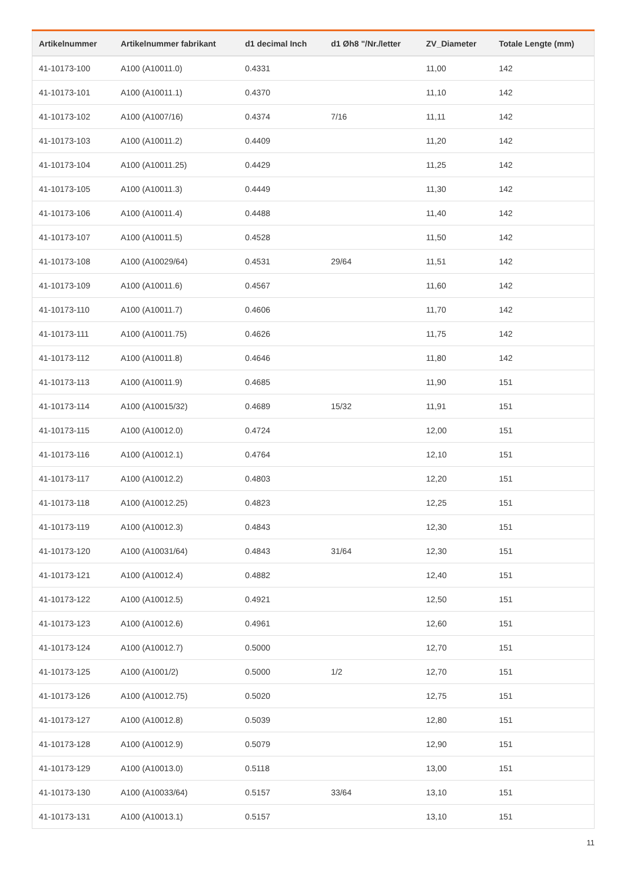| Artikelnummer | Artikelnummer fabrikant | d1 decimal Inch | d1 Øh8 "/Nr./letter | ZV_Diameter | Totale Lengte (mm) |
| --- | --- | --- | --- | --- | --- |
| 41-10173-100 | A100 (A10011.0) | 0.4331 | | 11,00 | 142 |
| 41-10173-101 | A100 (A10011.1) | 0.4370 | | 11,10 | 142 |
| 41-10173-102 | A100 (A1007/16) | 0.4374 | 7/16 | 11,11 | 142 |
| 41-10173-103 | A100 (A10011.2) | 0.4409 | | 11,20 | 142 |
| 41-10173-104 | A100 (A10011.25) | 0.4429 | | 11,25 | 142 |
| 41-10173-105 | A100 (A10011.3) | 0.4449 | | 11,30 | 142 |
| 41-10173-106 | A100 (A10011.4) | 0.4488 | | 11,40 | 142 |
| 41-10173-107 | A100 (A10011.5) | 0.4528 | | 11,50 | 142 |
| 41-10173-108 | A100 (A10029/64) | 0.4531 | 29/64 | 11,51 | 142 |
| 41-10173-109 | A100 (A10011.6) | 0.4567 | | 11,60 | 142 |
| 41-10173-110 | A100 (A10011.7) | 0.4606 | | 11,70 | 142 |
| 41-10173-111 | A100 (A10011.75) | 0.4626 | | 11,75 | 142 |
| 41-10173-112 | A100 (A10011.8) | 0.4646 | | 11,80 | 142 |
| 41-10173-113 | A100 (A10011.9) | 0.4685 | | 11,90 | 151 |
| 41-10173-114 | A100 (A10015/32) | 0.4689 | 15/32 | 11,91 | 151 |
| 41-10173-115 | A100 (A10012.0) | 0.4724 | | 12,00 | 151 |
| 41-10173-116 | A100 (A10012.1) | 0.4764 | | 12,10 | 151 |
| 41-10173-117 | A100 (A10012.2) | 0.4803 | | 12,20 | 151 |
| 41-10173-118 | A100 (A10012.25) | 0.4823 | | 12,25 | 151 |
| 41-10173-119 | A100 (A10012.3) | 0.4843 | | 12,30 | 151 |
| 41-10173-120 | A100 (A10031/64) | 0.4843 | 31/64 | 12,30 | 151 |
| 41-10173-121 | A100 (A10012.4) | 0.4882 | | 12,40 | 151 |
| 41-10173-122 | A100 (A10012.5) | 0.4921 | | 12,50 | 151 |
| 41-10173-123 | A100 (A10012.6) | 0.4961 | | 12,60 | 151 |
| 41-10173-124 | A100 (A10012.7) | 0.5000 | | 12,70 | 151 |
| 41-10173-125 | A100 (A1001/2) | 0.5000 | 1/2 | 12,70 | 151 |
| 41-10173-126 | A100 (A10012.75) | 0.5020 | | 12,75 | 151 |
| 41-10173-127 | A100 (A10012.8) | 0.5039 | | 12,80 | 151 |
| 41-10173-128 | A100 (A10012.9) | 0.5079 | | 12,90 | 151 |
| 41-10173-129 | A100 (A10013.0) | 0.5118 | | 13,00 | 151 |
| 41-10173-130 | A100 (A10033/64) | 0.5157 | 33/64 | 13,10 | 151 |
| 41-10173-131 | A100 (A10013.1) | 0.5157 | | 13,10 | 151 |
11